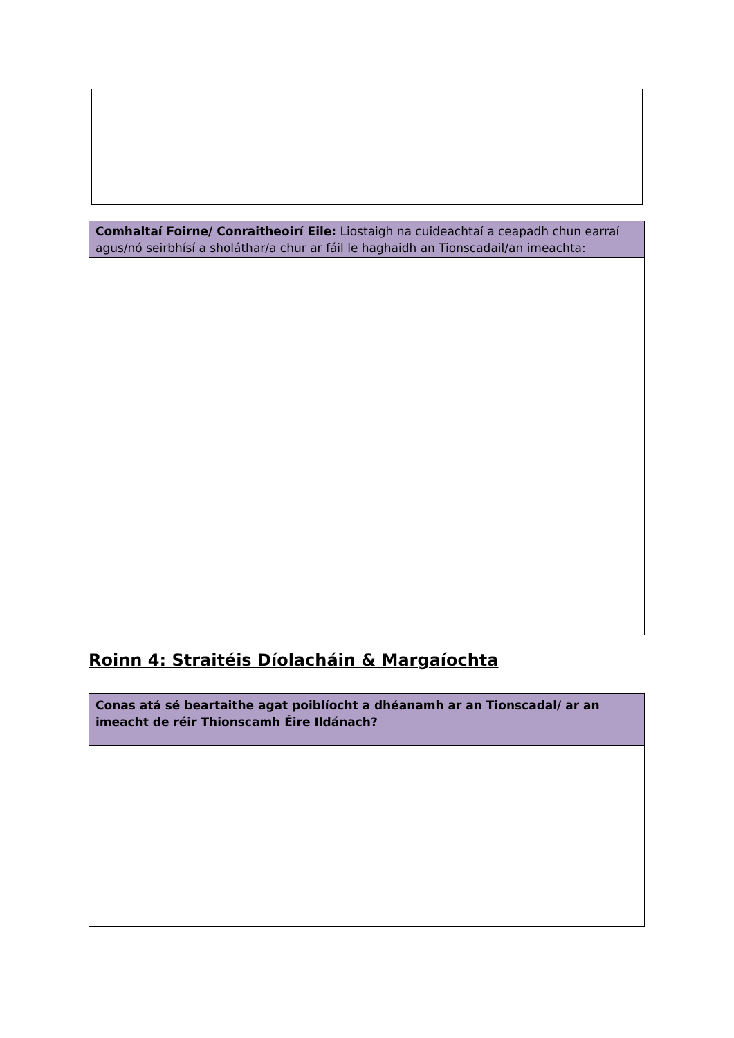| Comhaltaí Foirne/ Conraitheoirí Eile: Liostaigh na cuideachtaí a ceapadh chun earraí agus/nó seirbhísí a sholáthar/a chur ar fáil le haghaidh an Tionscadail/an imeachta: |
Roinn 4: Straitéis Díolacháin & Margaíochta
| Conas atá sé beartaithe agat poiblíocht a dhéanamh ar an Tionscadal/ ar an imeacht de réir Thionscamh Éire Ildánach? |